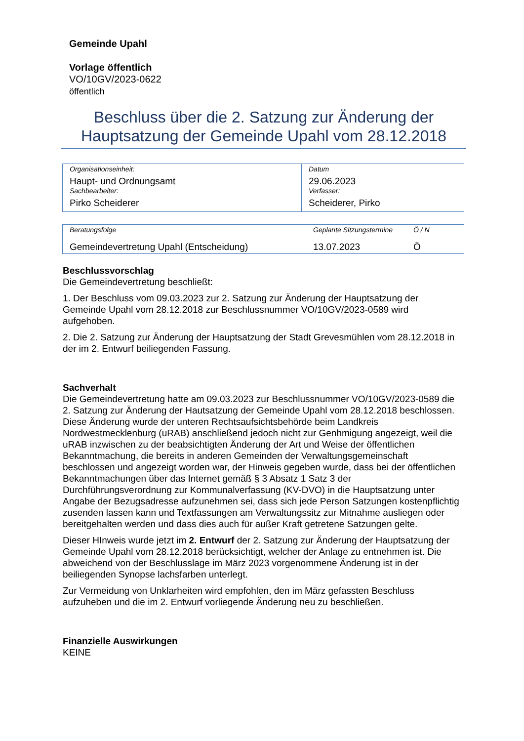Gemeinde Upahl
Vorlage öffentlich
VO/10GV/2023-0622
öffentlich
Beschluss über die 2. Satzung zur Änderung der Hauptsatzung der Gemeinde Upahl vom 28.12.2018
| Organisationseinheit: Haupt- und Ordnungsamt Sachbearbeiter: Pirko Scheiderer | Datum 29.06.2023 Verfasser: Scheiderer, Pirko |
| Beratungsfolge | Geplante Sitzungstermine | Ö / N |
| Gemeindevertretung Upahl (Entscheidung) | 13.07.2023 | Ö |
Beschlussvorschlag
Die Gemeindevertretung beschließt:
1. Der Beschluss vom 09.03.2023 zur 2. Satzung zur Änderung der Hauptsatzung der Gemeinde Upahl vom 28.12.2018 zur Beschlussnummer VO/10GV/2023-0589 wird aufgehoben.
2. Die 2. Satzung zur Änderung der Hauptsatzung der Stadt Grevesmühlen vom 28.12.2018 in der im 2. Entwurf beiliegenden Fassung.
Sachverhalt
Die Gemeindevertretung hatte am 09.03.2023 zur Beschlussnummer VO/10GV/2023-0589 die 2. Satzung zur Änderung der Hautsatzung der Gemeinde Upahl vom 28.12.2018 beschlossen. Diese Änderung wurde der unteren Rechtsaufsichtsbehörde beim Landkreis Nordwestmecklenburg (uRAB) anschließend jedoch nicht zur Genhmigung angezeigt, weil die uRAB inzwischen zu der beabsichtigten Änderung der Art und Weise der öffentlichen Bekanntmachung, die bereits in anderen Gemeinden der Verwaltungsgemeinschaft beschlossen und angezeigt worden war, der Hinweis gegeben wurde, dass bei der öffentlichen Bekanntmachungen über das Internet gemäß § 3 Absatz 1 Satz 3 der Durchführungsverordnung zur Kommunalverfassung (KV-DVO) in die Hauptsatzung unter Angabe der Bezugsadresse aufzunehmen sei, dass sich jede Person Satzungen kostenpflichtig zusenden lassen kann und Textfassungen am Verwaltungssitz zur Mitnahme ausliegen oder bereitgehalten werden und dass dies auch für außer Kraft getretene Satzungen gelte.
Dieser HInweis wurde jetzt im 2. Entwurf der 2. Satzung zur Änderung der Hauptsatzung der Gemeinde Upahl vom 28.12.2018 berücksichtigt, welcher der Anlage zu entnehmen ist. Die abweichend von der Beschlusslage im März 2023 vorgenommene Änderung ist in der beiliegenden Synopse lachsfarben unterlegt.
Zur Vermeidung von Unklarheiten wird empfohlen, den im März gefassten Beschluss aufzuheben und die im 2. Entwurf vorliegende Änderung neu zu beschließen.
Finanzielle Auswirkungen
KEINE